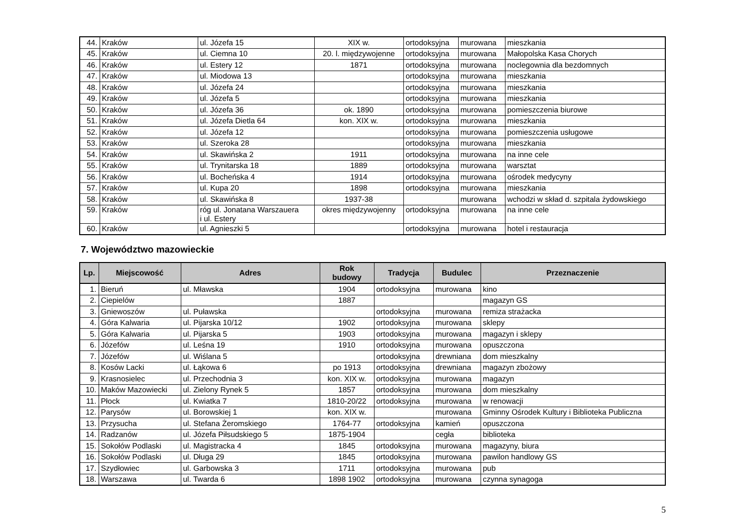| 44. | Kraków | ul. Józefa 15 | XIX w. | ortodoksyjna | murowana | mieszkania |
| 45. | Kraków | ul. Ciemna 10 | 20. l. międzywojenne | ortodoksyjna | murowana | Małopolska Kasa Chorych |
| 46. | Kraków | ul. Estery 12 | 1871 | ortodoksyjna | murowana | noclegownia dla bezdomnych |
| 47. | Kraków | ul. Miodowa 13 | | ortodoksyjna | murowana | mieszkania |
| 48. | Kraków | ul. Józefa 24 | | ortodoksyjna | murowana | mieszkania |
| 49. | Kraków | ul. Józefa 5 | | ortodoksyjna | murowana | mieszkania |
| 50. | Kraków | ul. Józefa 36 | ok. 1890 | ortodoksyjna | murowana | pomieszczenia biurowe |
| 51. | Kraków | ul. Józefa Dietla 64 | kon. XIX w. | ortodoksyjna | murowana | mieszkania |
| 52. | Kraków | ul. Józefa 12 | | ortodoksyjna | murowana | pomieszczenia usługowe |
| 53. | Kraków | ul. Szeroka 28 | | ortodoksyjna | murowana | mieszkania |
| 54. | Kraków | ul. Skawińska 2 | 1911 | ortodoksyjna | murowana | na inne cele |
| 55. | Kraków | ul. Trynitarska 18 | 1889 | ortodoksyjna | murowana | warsztat |
| 56. | Kraków | ul. Bocheńska 4 | 1914 | ortodoksyjna | murowana | ośrodek medycyny |
| 57. | Kraków | ul. Kupa 20 | 1898 | ortodoksyjna | murowana | mieszkania |
| 58. | Kraków | ul. Skawińska 8 | 1937-38 | | murowana | wchodzi w skład d. szpitala żydowskiego |
| 59. | Kraków | róg ul. Jonatana Warszauera i ul. Estery | okres międzywojenny | ortodoksyjna | murowana | na inne cele |
| 60. | Kraków | ul. Agnieszki 5 | | ortodoksyjna | murowana | hotel i restauracja |
7. Województwo mazowieckie
| Lp. | Miejscowość | Adres | Rok budowy | Tradycja | Budulec | Przeznaczenie |
| --- | --- | --- | --- | --- | --- | --- |
| 1. | Bieruń | ul. Mławska | 1904 | ortodoksyjna | murowana | kino |
| 2. | Ciepielów | | 1887 | | | magazyn GS |
| 3. | Gniewoszów | ul. Puławska | | ortodoksyjna | murowana | remiza strażacka |
| 4. | Góra Kalwaria | ul. Pijarska 10/12 | 1902 | ortodoksyjna | murowana | sklepy |
| 5. | Góra Kalwaria | ul. Pijarska 5 | 1903 | ortodoksyjna | murowana | magazyn i sklepy |
| 6. | Józefów | ul. Leśna 19 | 1910 | ortodoksyjna | murowana | opuszczona |
| 7. | Józefów | ul. Wiślana 5 | | ortodoksyjna | drewniana | dom mieszkalny |
| 8. | Kosów Lacki | ul. Łąkowa 6 | po 1913 | ortodoksyjna | drewniana | magazyn zbożowy |
| 9. | Krasnosielec | ul. Przechodnia 3 | kon. XIX w. | ortodoksyjna | murowana | magazyn |
| 10. | Maków Mazowiecki | ul. Zielony Rynek 5 | 1857 | ortodoksyjna | murowana | dom mieszkalny |
| 11. | Płock | ul. Kwiatka 7 | 1810-20/22 | ortodoksyjna | murowana | w renowacji |
| 12. | Parysów | ul. Borowskiej 1 | kon. XIX w. | | murowana | Gminny Ośrodek Kultury i Biblioteka Publiczna |
| 13. | Przysucha | ul. Stefana Żeromskiego | 1764-77 | ortodoksyjna | kamień | opuszczona |
| 14. | Radzanów | ul. Józefa Piłsudskiego 5 | 1875-1904 | | cegła | biblioteka |
| 15. | Sokołów Podlaski | ul. Magistracka 4 | 1845 | ortodoksyjna | murowana | magazyny, biura |
| 16. | Sokołów Podlaski | ul. Długa 29 | 1845 | ortodoksyjna | murowana | pawilon handlowy GS |
| 17. | Szydłowiec | ul. Garbowska 3 | 1711 | ortodoksyjna | murowana | pub |
| 18. | Warszawa | ul. Twarda 6 | 1898 1902 | ortodoksyjna | murowana | czynna synagoga |
5